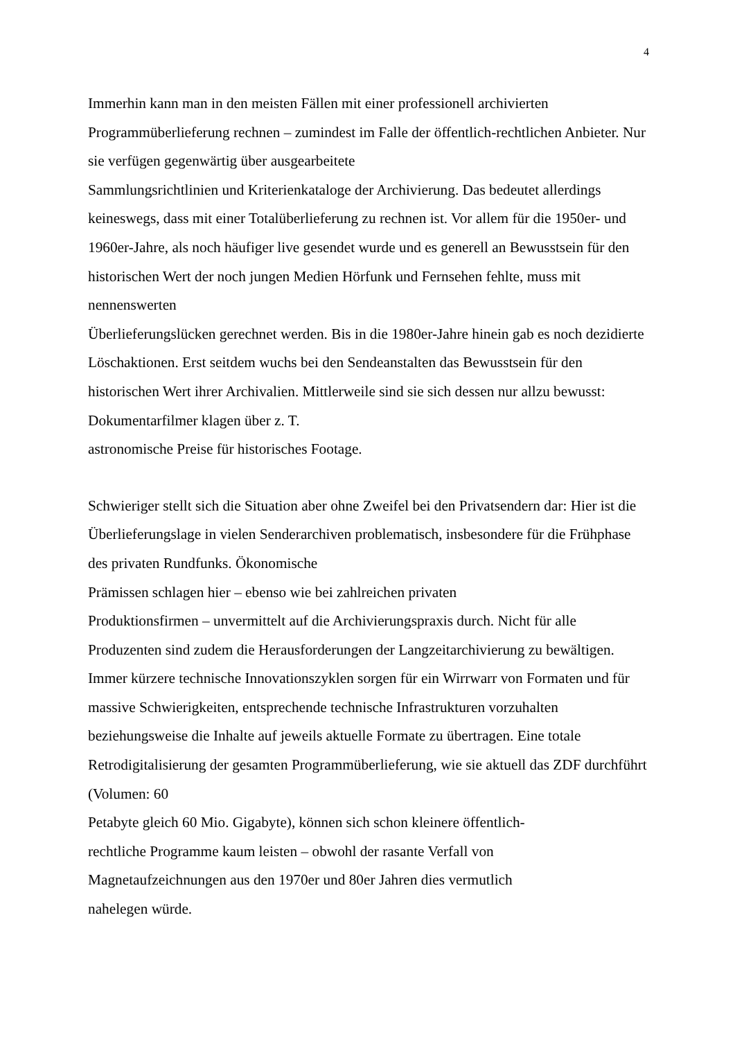4
Immerhin kann man in den meisten Fällen mit einer professionell archivierten Programmüberlieferung rechnen – zumindest im Falle der öffentlich-rechtlichen Anbieter. Nur sie verfügen gegenwärtig über ausgearbeitete
Sammlungsrichtlinien und Kriterienkataloge der Archivierung. Das bedeutet allerdings keineswegs, dass mit einer Totalüberlieferung zu rechnen ist. Vor allem für die 1950er- und 1960er-Jahre, als noch häufiger live gesendet wurde und es generell an Bewusstsein für den historischen Wert der noch jungen Medien Hörfunk und Fernsehen fehlte, muss mit nennenswerten
Überlieferungslücken gerechnet werden. Bis in die 1980er-Jahre hinein gab es noch dezidierte Löschaktionen. Erst seitdem wuchs bei den Sendeanstalten das Bewusstsein für den historischen Wert ihrer Archivalien. Mittlerweile sind sie sich dessen nur allzu bewusst: Dokumentarfilmer klagen über z. T.
astronomische Preise für historisches Footage.
Schwieriger stellt sich die Situation aber ohne Zweifel bei den Privatsendern dar: Hier ist die Überlieferungslage in vielen Senderarchiven problematisch, insbesondere für die Frühphase des privaten Rundfunks. Ökonomische
Prämissen schlagen hier – ebenso wie bei zahlreichen privaten
Produktionsfirmen – unvermittelt auf die Archivierungspraxis durch. Nicht für alle Produzenten sind zudem die Herausforderungen der Langzeitarchivierung zu bewältigen. Immer kürzere technische Innovationszyklen sorgen für ein Wirrwarr von Formaten und für massive Schwierigkeiten, entsprechende technische Infrastrukturen vorzuhalten beziehungsweise die Inhalte auf jeweils aktuelle Formate zu übertragen. Eine totale Retrodigitalisierung der gesamten Programmüberlieferung, wie sie aktuell das ZDF durchführt (Volumen: 60
Petabyte gleich 60 Mio. Gigabyte), können sich schon kleinere öffentlich-
rechtliche Programme kaum leisten – obwohl der rasante Verfall von
Magnetaufzeichnungen aus den 1970er und 80er Jahren dies vermutlich
nahelegen würde.